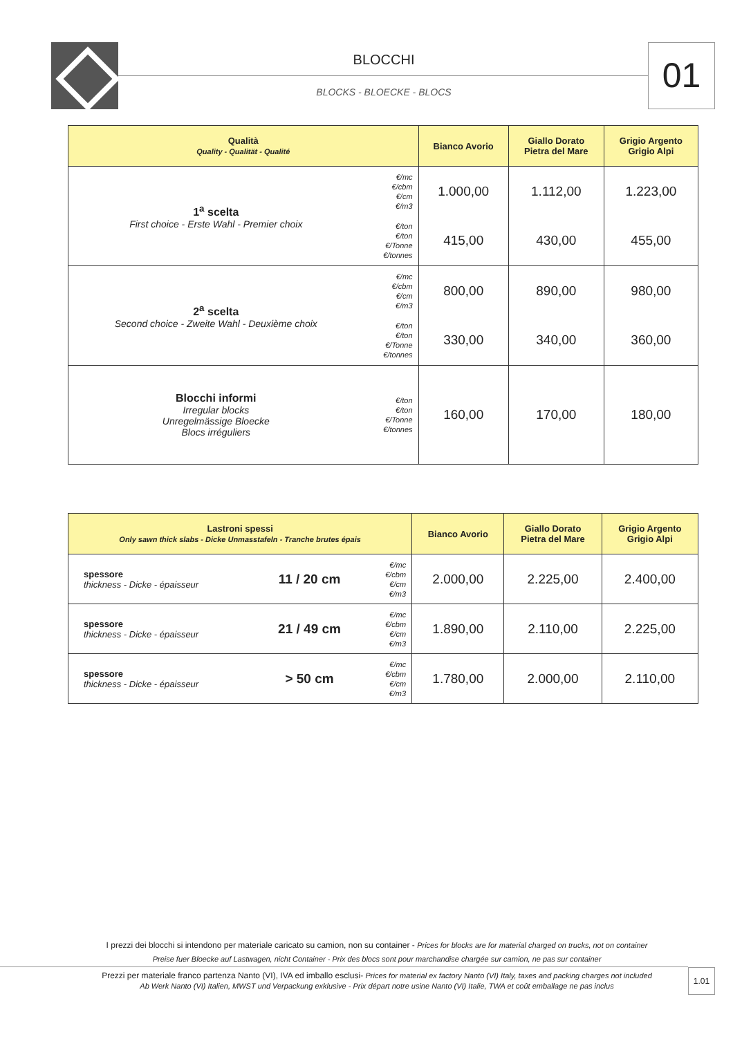BLOCCHI
BLOCKS - BLOECKE - BLOCS
01
| Qualità Quality - Qualität - Qualité | | Bianco Avorio | Giallo Dorato Pietra del Mare | Grigio Argento Grigio Alpi |
| --- | --- | --- | --- | --- |
| 1<sup>a</sup> scelta First choice - Erste Wahl - Premier choix | €/mc €/cbm €/cm €/m3 | 1.000,00 | 1.112,00 | 1.223,00 |
| | €/ton €/ton €/Tonne €/tonnes | 415,00 | 430,00 | 455,00 |
| 2<sup>a</sup> scelta Second choice - Zweite Wahl - Deuxième choix | €/mc €/cbm €/cm €/m3 | 800,00 | 890,00 | 980,00 |
| | €/ton €/ton €/Tonne €/tonnes | 330,00 | 340,00 | 360,00 |
| Blocchi informi Irregular blocks Unregelmässige Bloecke Blocs irréguliers | €/ton €/ton €/Tonne €/tonnes | 160,00 | 170,00 | 180,00 |
| Lastroni spessi Only sawn thick slabs - Dicke Unmasstafeln - Tranche brutes épais | | | Bianco Avorio | Giallo Dorato Pietra del Mare | Grigio Argento Grigio Alpi |
| --- | --- | --- | --- | --- | --- |
| spessore thickness - Dicke - épaisseur | 11 / 20 cm | €/mc €/cbm €/cm €/m3 | 2.000,00 | 2.225,00 | 2.400,00 |
| spessore thickness - Dicke - épaisseur | 21 / 49 cm | €/mc €/cbm €/cm €/m3 | 1.890,00 | 2.110,00 | 2.225,00 |
| spessore thickness - Dicke - épaisseur | > 50 cm | €/mc €/cbm €/cm €/m3 | 1.780,00 | 2.000,00 | 2.110,00 |
I prezzi dei blocchi si intendono per materiale caricato su camion, non su container - Prices for blocks are for material charged on trucks, not on container
Preise fuer Bloecke auf Lastwagen, nicht Container - Prix des blocs sont pour marchandise chargée sur camion, ne pas sur container
Prezzi per materiale franco partenza Nanto (VI), IVA ed imballo esclusi- Prices for material ex factory Nanto (VI) Italy, taxes and packing charges not included
Ab Werk Nanto (VI) Italien, MWST und Verpackung exklusive - Prix départ notre usine Nanto (VI) Italie, TWA et coût emballage ne pas inclus
1.01